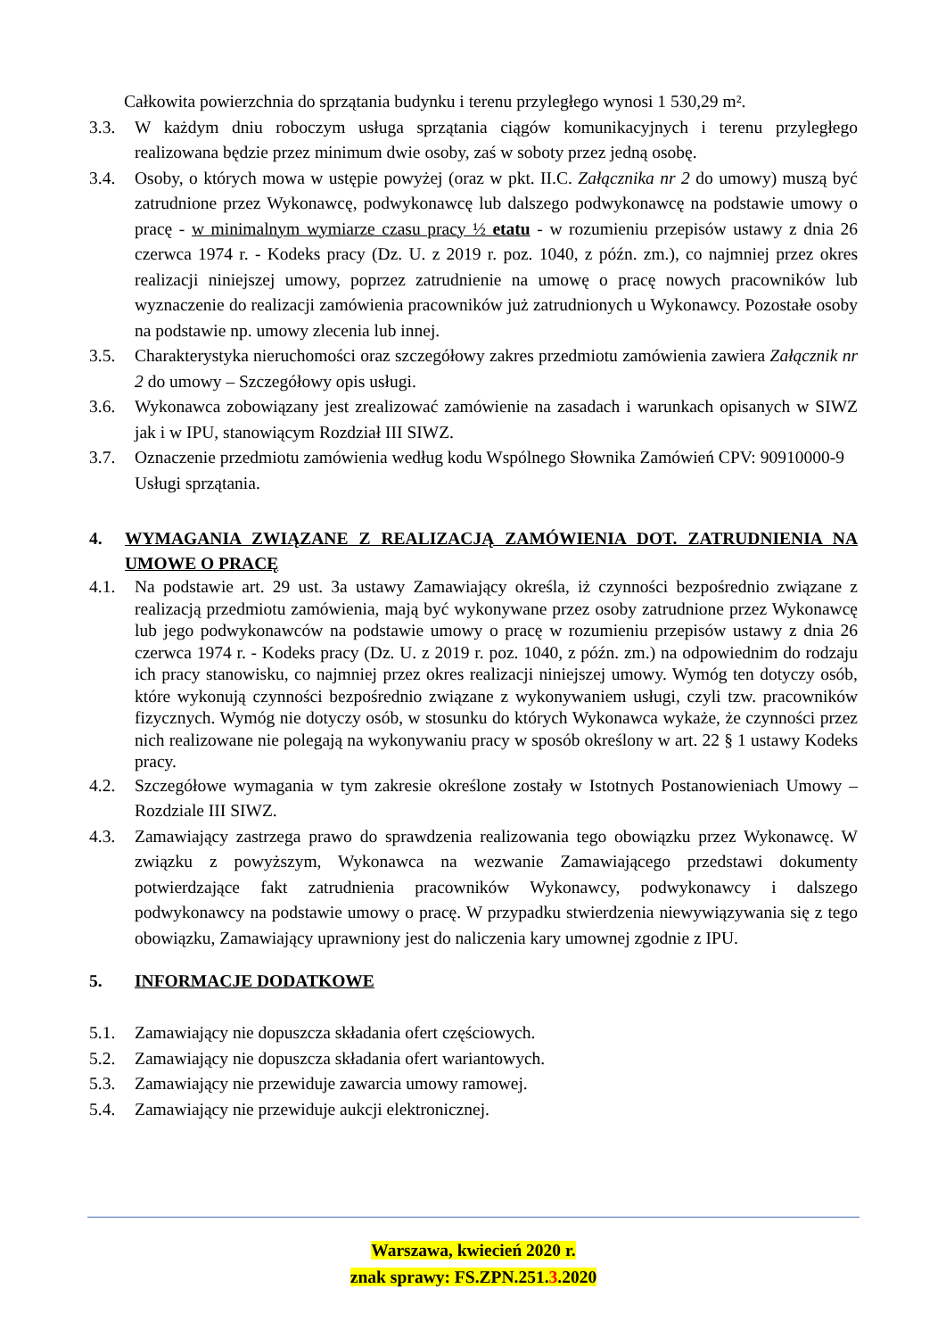Całkowita powierzchnia do sprzątania budynku i terenu przyległego wynosi 1 530,29 m².
3.3. W każdym dniu roboczym usługa sprzątania ciągów komunikacyjnych i terenu przyległego realizowana będzie przez minimum dwie osoby, zaś w soboty przez jedną osobę.
3.4. Osoby, o których mowa w ustępie powyżej (oraz w pkt. II.C. Załącznika nr 2 do umowy) muszą być zatrudnione przez Wykonawcę, podwykonawcę lub dalszego podwykonawcę na podstawie umowy o pracę - w minimalnym wymiarze czasu pracy ½ etatu - w rozumieniu przepisów ustawy z dnia 26 czerwca 1974 r. - Kodeks pracy (Dz. U. z 2019 r. poz. 1040, z późn. zm.), co najmniej przez okres realizacji niniejszej umowy, poprzez zatrudnienie na umowę o pracę nowych pracowników lub wyznaczenie do realizacji zamówienia pracowników już zatrudnionych u Wykonawcy. Pozostałe osoby na podstawie np. umowy zlecenia lub innej.
3.5. Charakterystyka nieruchomości oraz szczegółowy zakres przedmiotu zamówienia zawiera Załącznik nr 2 do umowy – Szczegółowy opis usługi.
3.6. Wykonawca zobowiązany jest zrealizować zamówienie na zasadach i warunkach opisanych w SIWZ jak i w IPU, stanowiącym Rozdział III SIWZ.
3.7. Oznaczenie przedmiotu zamówienia według kodu Wspólnego Słownika Zamówień CPV: 90910000-9 Usługi sprzątania.
4. WYMAGANIA ZWIĄZANE Z REALIZACJĄ ZAMÓWIENIA DOT. ZATRUDNIENIA NA UMOWE O PRACĘ
4.1. Na podstawie art. 29 ust. 3a ustawy Zamawiający określa, iż czynności bezpośrednio związane z realizacją przedmiotu zamówienia, mają być wykonywane przez osoby zatrudnione przez Wykonawcę lub jego podwykonawców na podstawie umowy o pracę w rozumieniu przepisów ustawy z dnia 26 czerwca 1974 r. - Kodeks pracy (Dz. U. z 2019 r. poz. 1040, z późn. zm.) na odpowiednim do rodzaju ich pracy stanowisku, co najmniej przez okres realizacji niniejszej umowy. Wymóg ten dotyczy osób, które wykonują czynności bezpośrednio związane z wykonywaniem usługi, czyli tzw. pracowników fizycznych. Wymóg nie dotyczy osób, w stosunku do których Wykonawca wykaże, że czynności przez nich realizowane nie polegają na wykonywaniu pracy w sposób określony w art. 22 § 1 ustawy Kodeks pracy.
4.2. Szczegółowe wymagania w tym zakresie określone zostały w Istotnych Postanowieniach Umowy – Rozdziale III SIWZ.
4.3. Zamawiający zastrzega prawo do sprawdzenia realizowania tego obowiązku przez Wykonawcę. W związku z powyższym, Wykonawca na wezwanie Zamawiającego przedstawi dokumenty potwierdzające fakt zatrudnienia pracowników Wykonawcy, podwykonawcy i dalszego podwykonawcy na podstawie umowy o pracę. W przypadku stwierdzenia niewywiązywania się z tego obowiązku, Zamawiający uprawniony jest do naliczenia kary umownej zgodnie z IPU.
5. INFORMACJE DODATKOWE
5.1. Zamawiający nie dopuszcza składania ofert częściowych.
5.2. Zamawiający nie dopuszcza składania ofert wariantowych.
5.3. Zamawiający nie przewiduje zawarcia umowy ramowej.
5.4. Zamawiający nie przewiduje aukcji elektronicznej.
Warszawa, kwiecień 2020 r.
znak sprawy: FS.ZPN.251.3.2020